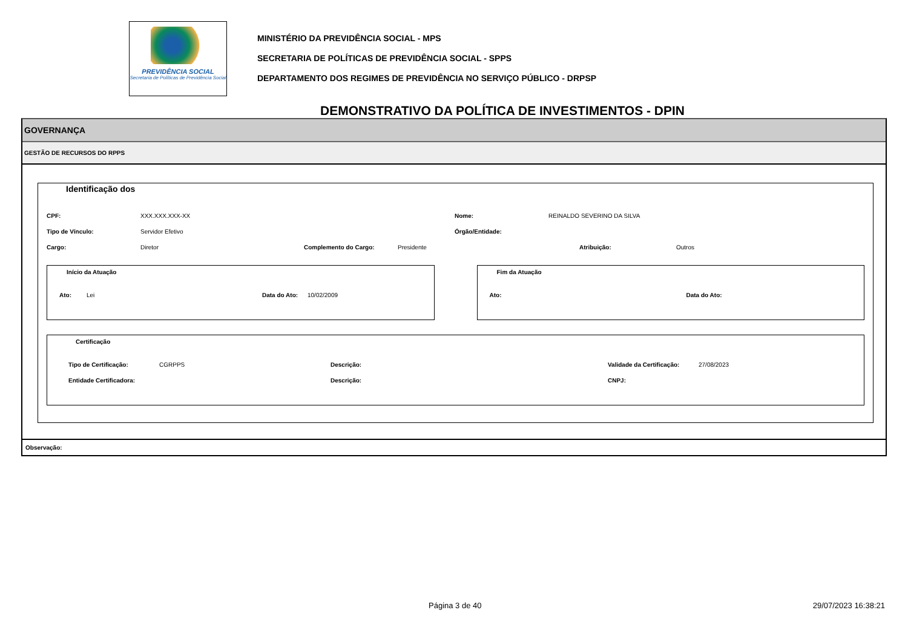PREVIDÊNCIA SOCIAL
Secretaria de Políticas de Previdência Social
MINISTÉRIO DA PREVIDÊNCIA SOCIAL - MPS
SECRETARIA DE POLÍTICAS DE PREVIDÊNCIA SOCIAL - SPPS
DEPARTAMENTO DOS REGIMES DE PREVIDÊNCIA NO SERVIÇO PÚBLICO - DRPSP
DEMONSTRATIVO DA POLÍTICA DE INVESTIMENTOS - DPIN
GOVERNANÇA
GESTÃO DE RECURSOS DO RPPS
Identificação dos
CPF: XXX.XXX.XXX-XX Nome: REINALDO SEVERINO DA SILVA
Tipo de Vínculo: Servidor Efetivo Órgão/Entidade:
Cargo: Diretor Complemento do Cargo: Presidente Atribuição: Outros
Início da Atuação
Ato: Lei Data do Ato: 10/02/2009
Fim da Atuação
Ato: Data do Ato:
Certificação
Tipo de Certificação: CGRPPS Descrição: Validade da Certificação: 27/08/2023
Entidade Certificadora: Descrição: CNPJ:
Observação:
Página 3 de 40 29/07/2023 16:38:21